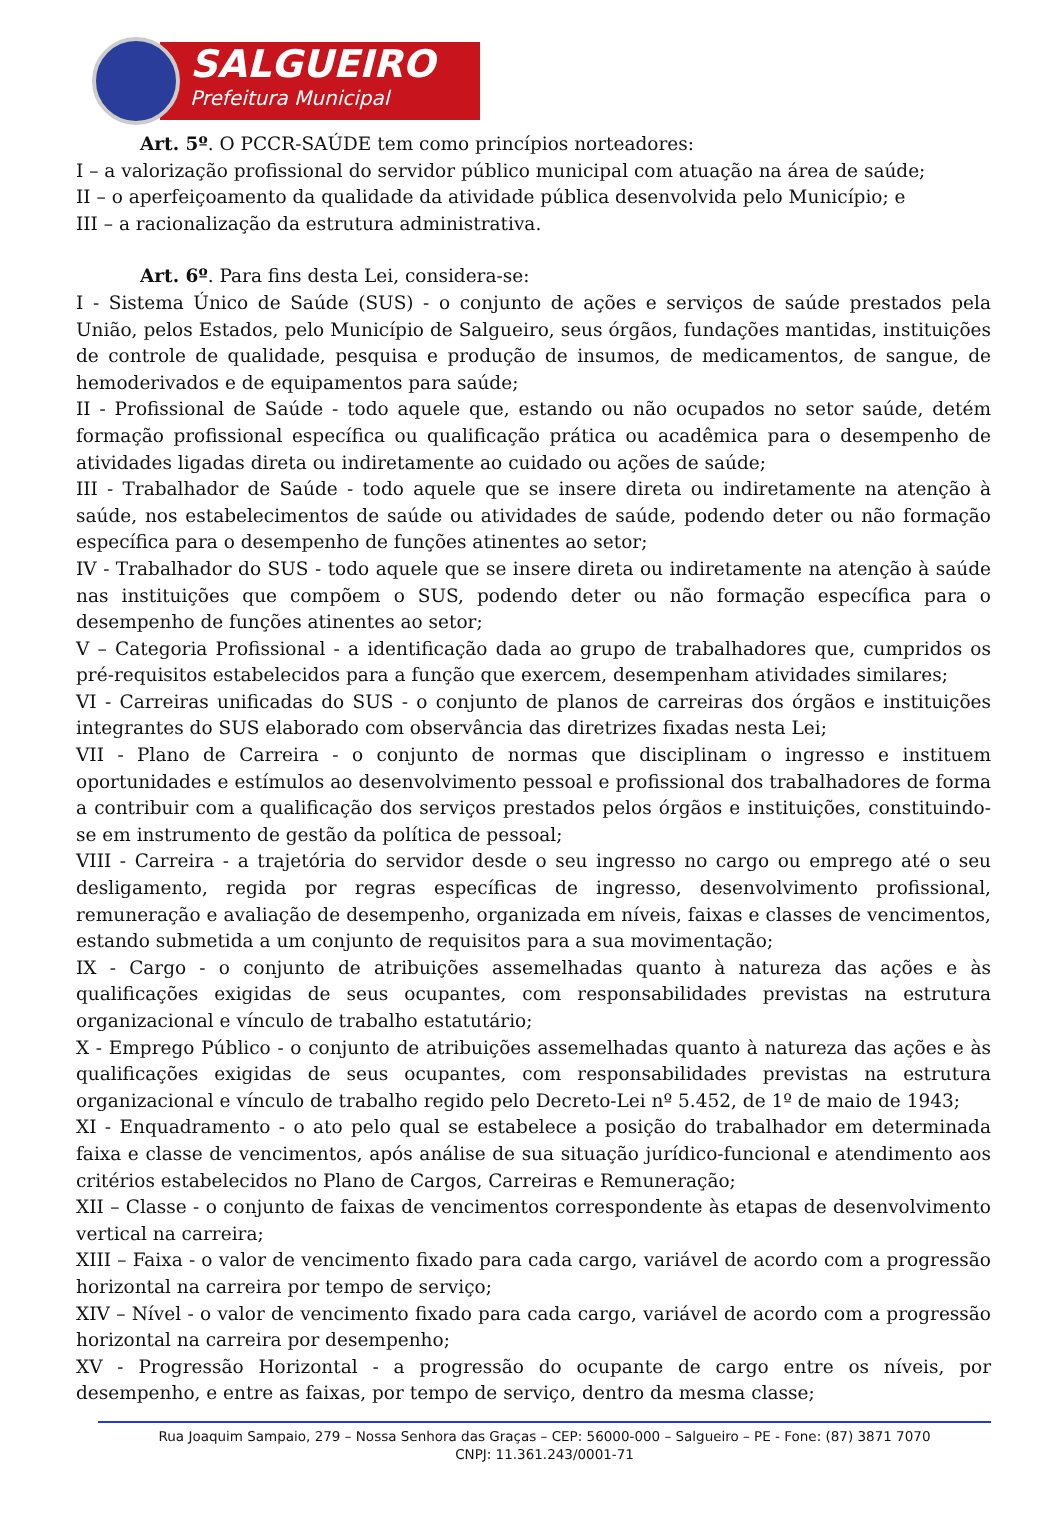SALGUEIRO
Prefeitura Municipal
Art. 5º. O PCCR-SAÚDE tem como princípios norteadores:
I – a valorização profissional do servidor público municipal com atuação na área de saúde;
II – o aperfeiçoamento da qualidade da atividade pública desenvolvida pelo Município; e
III – a racionalização da estrutura administrativa.
Art. 6º. Para fins desta Lei, considera-se:
I - Sistema Único de Saúde (SUS) - o conjunto de ações e serviços de saúde prestados pela União, pelos Estados, pelo Município de Salgueiro, seus órgãos, fundações mantidas, instituições de controle de qualidade, pesquisa e produção de insumos, de medicamentos, de sangue, de hemoderivados e de equipamentos para saúde;
II - Profissional de Saúde - todo aquele que, estando ou não ocupados no setor saúde, detém formação profissional específica ou qualificação prática ou acadêmica para o desempenho de atividades ligadas direta ou indiretamente ao cuidado ou ações de saúde;
III - Trabalhador de Saúde - todo aquele que se insere direta ou indiretamente na atenção à saúde, nos estabelecimentos de saúde ou atividades de saúde, podendo deter ou não formação específica para o desempenho de funções atinentes ao setor;
IV - Trabalhador do SUS - todo aquele que se insere direta ou indiretamente na atenção à saúde nas instituições que compõem o SUS, podendo deter ou não formação específica para o desempenho de funções atinentes ao setor;
V – Categoria Profissional - a identificação dada ao grupo de trabalhadores que, cumpridos os pré-requisitos estabelecidos para a função que exercem, desempenham atividades similares;
VI - Carreiras unificadas do SUS - o conjunto de planos de carreiras dos órgãos e instituições integrantes do SUS elaborado com observância das diretrizes fixadas nesta Lei;
VII - Plano de Carreira - o conjunto de normas que disciplinam o ingresso e instituem oportunidades e estímulos ao desenvolvimento pessoal e profissional dos trabalhadores de forma a contribuir com a qualificação dos serviços prestados pelos órgãos e instituições, constituindo-se em instrumento de gestão da política de pessoal;
VIII - Carreira - a trajetória do servidor desde o seu ingresso no cargo ou emprego até o seu desligamento, regida por regras específicas de ingresso, desenvolvimento profissional, remuneração e avaliação de desempenho, organizada em níveis, faixas e classes de vencimentos, estando submetida a um conjunto de requisitos para a sua movimentação;
IX - Cargo - o conjunto de atribuições assemelhadas quanto à natureza das ações e às qualificações exigidas de seus ocupantes, com responsabilidades previstas na estrutura organizacional e vínculo de trabalho estatutário;
X - Emprego Público - o conjunto de atribuições assemelhadas quanto à natureza das ações e às qualificações exigidas de seus ocupantes, com responsabilidades previstas na estrutura organizacional e vínculo de trabalho regido pelo Decreto-Lei nº 5.452, de 1º de maio de 1943;
XI - Enquadramento - o ato pelo qual se estabelece a posição do trabalhador em determinada faixa e classe de vencimentos, após análise de sua situação jurídico-funcional e atendimento aos critérios estabelecidos no Plano de Cargos, Carreiras e Remuneração;
XII – Classe - o conjunto de faixas de vencimentos correspondente às etapas de desenvolvimento vertical na carreira;
XIII – Faixa - o valor de vencimento fixado para cada cargo, variável de acordo com a progressão horizontal na carreira por tempo de serviço;
XIV – Nível - o valor de vencimento fixado para cada cargo, variável de acordo com a progressão horizontal na carreira por desempenho;
XV - Progressão Horizontal - a progressão do ocupante de cargo entre os níveis, por desempenho, e entre as faixas, por tempo de serviço, dentro da mesma classe;
Rua Joaquim Sampaio, 279 – Nossa Senhora das Graças – CEP: 56000-000 – Salgueiro – PE - Fone: (87) 3871 7070
CNPJ: 11.361.243/0001-71